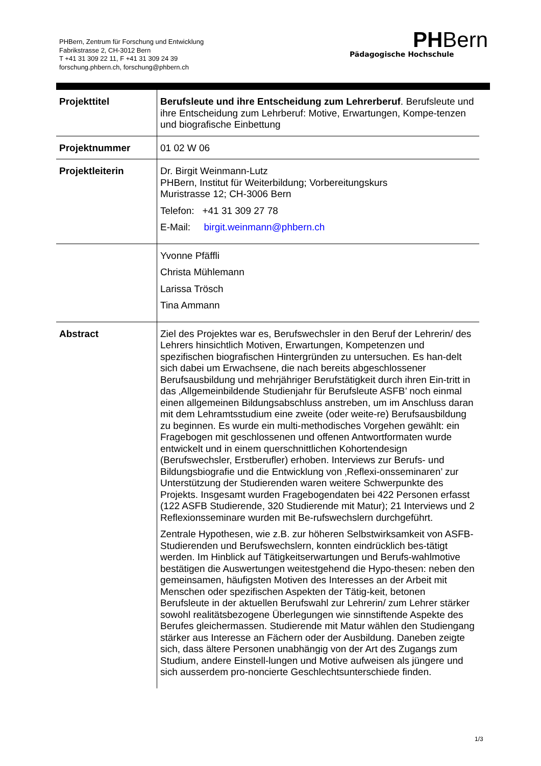PHBern, Zentrum für Forschung und Entwicklung
Fabrikstrasse 2, CH-3012 Bern
T +41 31 309 22 11, F +41 31 309 24 39
forschung.phbern.ch, forschung@phbern.ch
PHBern
Pädagogische Hochschule
| Projekttitel | Berufsleute und ihre Entscheidung zum Lehrerberuf . Berufsleute und ihre Entscheidung zum Lehrberuf: Motive, Erwartungen, Kompe-tenzen und biografische Einbettung |
| Projektnummer | 01 02 W 06 |
| Projektleiterin | Dr. Birgit Weinmann-Lutz PHBern, Institut für Weiterbildung; Vorbereitungskurs Muristrasse 12; CH-3006 Bern Telefon: +41 31 309 27 78 E-Mail: birgit.weinmann@phbern.ch |
| | Yvonne Pfäffli Christa Mühlemann Larissa Trösch Tina Ammann |
| Abstract | Ziel des Projektes war es, Berufswechsler in den Beruf der Lehrerin/ des Lehrers hinsichtlich Motiven, Erwartungen, Kompetenzen und spezifischen biografischen Hintergründen zu untersuchen. Es han-delt sich dabei um Erwachsene, die nach bereits abgeschlossener Berufsausbildung und mehrjähriger Berufstätigkeit durch ihren Ein-tritt in das ‚Allgemeinbildende Studienjahr für Berufsleute ASFB’ noch einmal einen allgemeinen Bildungsabschluss anstreben, um im Anschluss daran mit dem Lehramtsstudium eine zweite (oder weite-re) Berufsausbildung zu beginnen. Es wurde ein multi-methodisches Vorgehen gewählt: ein Fragebogen mit geschlossenen und offenen Antwortformaten wurde entwickelt und in einem querschnittlichen Kohortendesign (Berufswechsler, Erstberufler) erhoben. Interviews zur Berufs- und Bildungsbiografie und die Entwicklung von ‚Reflexi-onsseminaren’ zur Unterstützung der Studierenden waren weitere Schwerpunkte des Projekts. Insgesamt wurden Fragebogendaten bei 422 Personen erfasst (122 ASFB Studierende, 320 Studierende mit Matur); 21 Interviews und 2 Reflexionsseminare wurden mit Be-rufswechslern durchgeführt. Zentrale Hypothesen, wie z.B. zur höheren Selbstwirksamkeit von ASFB-Studierenden und Berufswechslern, konnten eindrücklich bes-tätigt werden. Im Hinblick auf Tätigkeitserwartungen und Berufs-wahlmotive bestätigen die Auswertungen weitestgehend die Hypo-thesen: neben den gemeinsamen, häufigsten Motiven des Interesses an der Arbeit mit Menschen oder spezifischen Aspekten der Tätig-keit, betonen Berufsleute in der aktuellen Berufswahl zur Lehrerin/ zum Lehrer stärker sowohl realitätsbezogene Überlegungen wie sinnstiftende Aspekte des Berufes gleichermassen. Studierende mit Matur wählen den Studiengang stärker aus Interesse an Fächern oder der Ausbildung. Daneben zeigte sich, dass ältere Personen unabhängig von der Art des Zugangs zum Studium, andere Einstell-lungen und Motive aufweisen als jüngere und sich ausserdem pro-noncierte Geschlechtsunterschiede finden. |
1/3